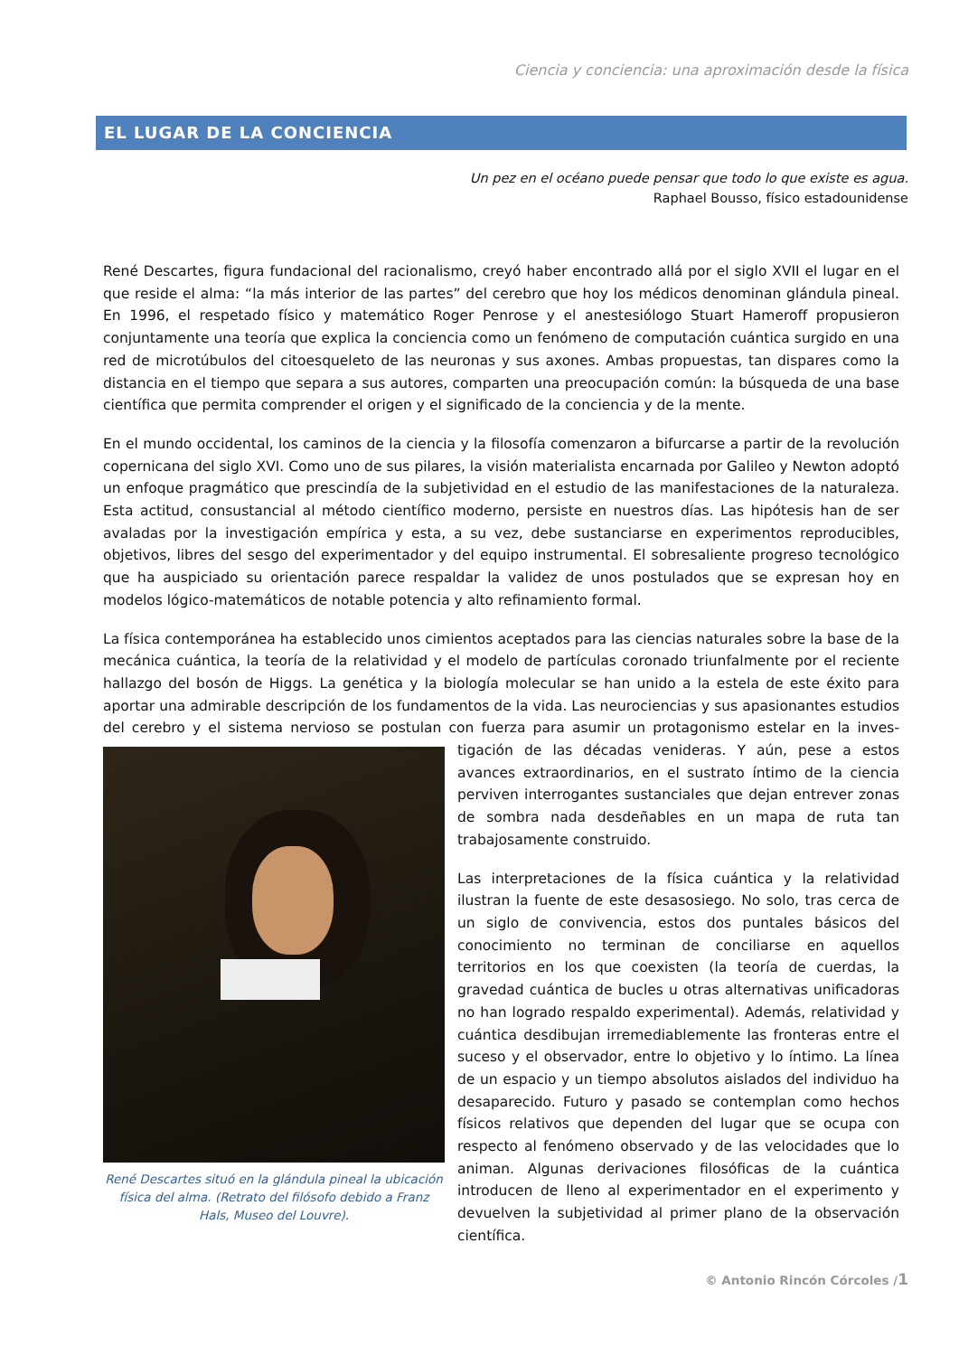Ciencia y conciencia: una aproximación desde la física
EL LUGAR DE LA CONCIENCIA
Un pez en el océano puede pensar que todo lo que existe es agua.
Raphael Bousso, físico estadounidense
René Descartes, figura fundacional del racionalismo, creyó haber encontrado allá por el siglo XVII el lugar en el que reside el alma: “la más interior de las partes” del cerebro que hoy los médicos denominan glándula pineal. En 1996, el respetado físico y matemático Roger Penrose y el anestesiólogo Stuart Hameroff propusieron conjuntamente una teoría que explica la conciencia como un fenómeno de computación cuántica surgido en una red de microtúbulos del citoesqueleto de las neuronas y sus axones. Ambas propuestas, tan dispares como la distancia en el tiempo que separa a sus autores, comparten una preocupación común: la búsqueda de una base científica que permita comprender el origen y el significado de la conciencia y de la mente.
En el mundo occidental, los caminos de la ciencia y la filosofía comenzaron a bifurcarse a partir de la revolución copernicana del siglo XVI. Como uno de sus pilares, la visión materialista encarnada por Galileo y Newton adoptó un enfoque pragmático que prescindía de la subjetividad en el estudio de las manifestaciones de la naturaleza. Esta actitud, consustancial al método científico moderno, persiste en nuestros días. Las hipótesis han de ser avaladas por la investigación empírica y esta, a su vez, debe sustanciarse en experimentos reproducibles, objetivos, libres del sesgo del experimentador y del equipo instrumental. El sobresaliente progreso tecnológico que ha auspiciado su orientación parece respaldar la validez de unos postulados que se expresan hoy en modelos lógico-matemáticos de notable potencia y alto refinamiento formal.
La física contemporánea ha establecido unos cimientos aceptados para las ciencias naturales sobre la base de la mecánica cuántica, la teoría de la relatividad y el modelo de partículas coronado triunfalmente por el reciente hallazgo del bosón de Higgs. La genética y la biología molecular se han unido a la estela de este éxito para aportar una admirable descripción de los fundamentos de la vida. Las neurociencias y sus apasionantes estudios del cerebro y el sistema nervioso se postulan con fuerza para asumir un protagonismo estelar en la inves-
René Descartes situó en la glándula pineal la ubicación física del alma. (Retrato del filósofo debido a Franz Hals, Museo del Louvre).
tigación de las décadas venideras. Y aún, pese a estos avances extraordinarios, en el sustrato íntimo de la ciencia perviven interrogantes sustanciales que dejan entrever zonas de sombra nada desdeñables en un mapa de ruta tan trabajosamente construido.
Las interpretaciones de la física cuántica y la relatividad ilustran la fuente de este desasosiego. No solo, tras cerca de un siglo de convivencia, estos dos puntales básicos del conocimiento no terminan de conciliarse en aquellos territorios en los que coexisten (la teoría de cuerdas, la gravedad cuántica de bucles u otras alternativas unificadoras no han logrado respaldo experimental). Además, relatividad y cuántica desdibujan irremediablemente las fronteras entre el suceso y el observador, entre lo objetivo y lo íntimo. La línea de un espacio y un tiempo absolutos aislados del individuo ha desaparecido. Futuro y pasado se contemplan como hechos físicos relativos que dependen del lugar que se ocupa con respecto al fenómeno observado y de las velocidades que lo animan. Algunas derivaciones filosóficas de la cuántica introducen de lleno al experimentador en el experimento y devuelven la subjetividad al primer plano de la observación científica.
© Antonio Rincón Córcoles /1